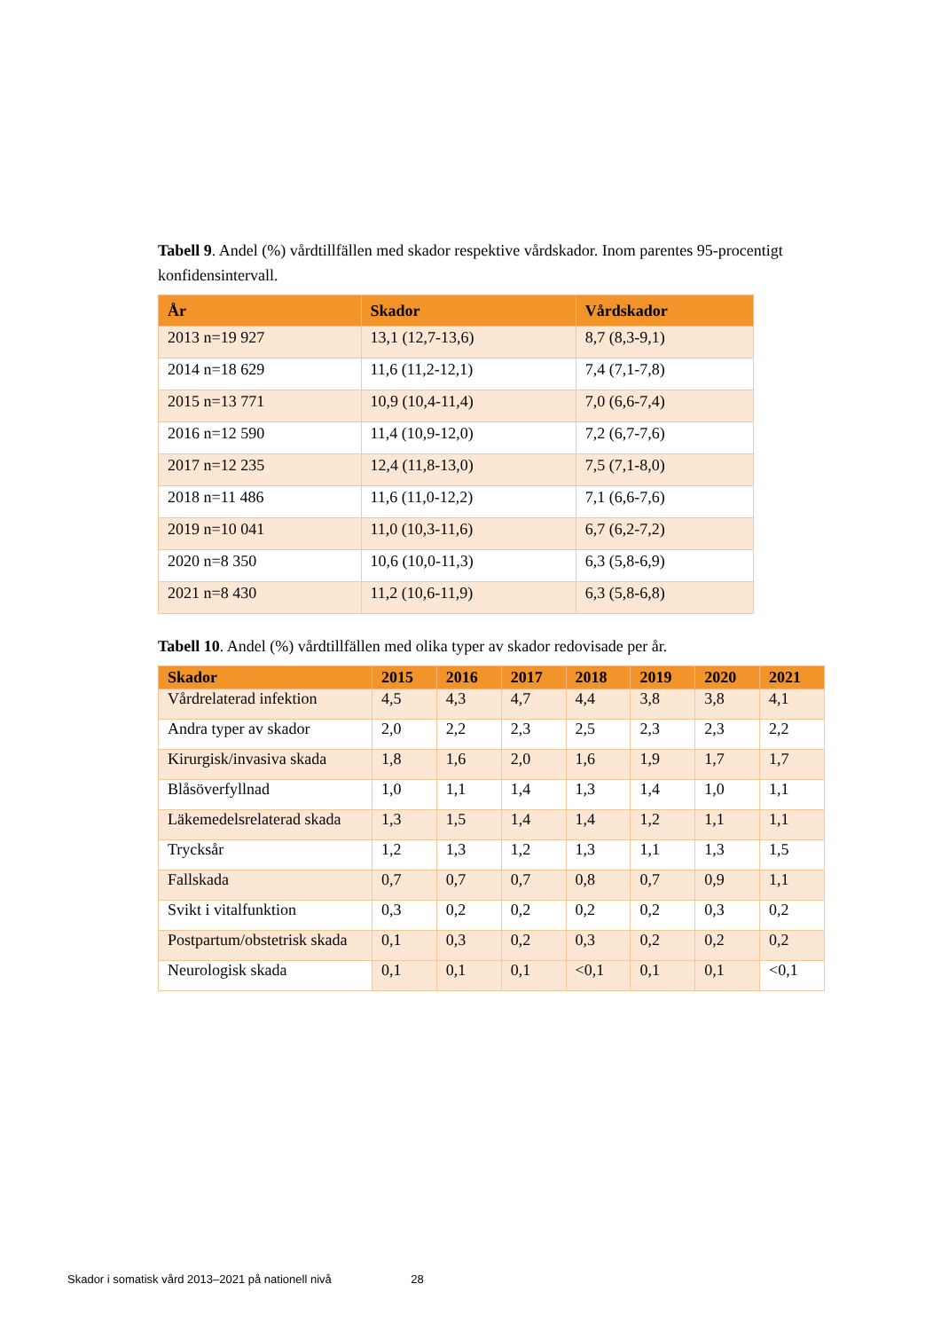Tabell 9. Andel (%) vårdtillfällen med skador respektive vårdskador. Inom parentes 95-procentigt konfidensintervall.
| År | Skador | Vårdskador |
| --- | --- | --- |
| 2013 n=19 927 | 13,1 (12,7-13,6) | 8,7 (8,3-9,1) |
| 2014 n=18 629 | 11,6 (11,2-12,1) | 7,4 (7,1-7,8) |
| 2015 n=13 771 | 10,9 (10,4-11,4) | 7,0 (6,6-7,4) |
| 2016 n=12 590 | 11,4 (10,9-12,0) | 7,2 (6,7-7,6) |
| 2017 n=12 235 | 12,4 (11,8-13,0) | 7,5 (7,1-8,0) |
| 2018 n=11 486 | 11,6 (11,0-12,2) | 7,1 (6,6-7,6) |
| 2019 n=10 041 | 11,0 (10,3-11,6) | 6,7 (6,2-7,2) |
| 2020 n=8 350 | 10,6 (10,0-11,3) | 6,3 (5,8-6,9) |
| 2021 n=8 430 | 11,2 (10,6-11,9) | 6,3 (5,8-6,8) |
Tabell 10. Andel (%) vårdtillfällen med olika typer av skador redovisade per år.
| Skador | 2015 | 2016 | 2017 | 2018 | 2019 | 2020 | 2021 |
| --- | --- | --- | --- | --- | --- | --- | --- |
| Vårdrelaterad infektion | 4,5 | 4,3 | 4,7 | 4,4 | 3,8 | 3,8 | 4,1 |
| Andra typer av skador | 2,0 | 2,2 | 2,3 | 2,5 | 2,3 | 2,3 | 2,2 |
| Kirurgisk/invasiva skada | 1,8 | 1,6 | 2,0 | 1,6 | 1,9 | 1,7 | 1,7 |
| Blåsöverfyllnad | 1,0 | 1,1 | 1,4 | 1,3 | 1,4 | 1,0 | 1,1 |
| Läkemedelsrelaterad skada | 1,3 | 1,5 | 1,4 | 1,4 | 1,2 | 1,1 | 1,1 |
| Trycksår | 1,2 | 1,3 | 1,2 | 1,3 | 1,1 | 1,3 | 1,5 |
| Fallskada | 0,7 | 0,7 | 0,7 | 0,8 | 0,7 | 0,9 | 1,1 |
| Svikt i vitalfunktion | 0,3 | 0,2 | 0,2 | 0,2 | 0,2 | 0,3 | 0,2 |
| Postpartum/obstetrisk skada | 0,1 | 0,3 | 0,2 | 0,3 | 0,2 | 0,2 | 0,2 |
| Neurologisk skada | 0,1 | 0,1 | 0,1 | <0,1 | 0,1 | 0,1 | <0,1 |
Skador i somatisk vård 2013–2021 på nationell nivå 28